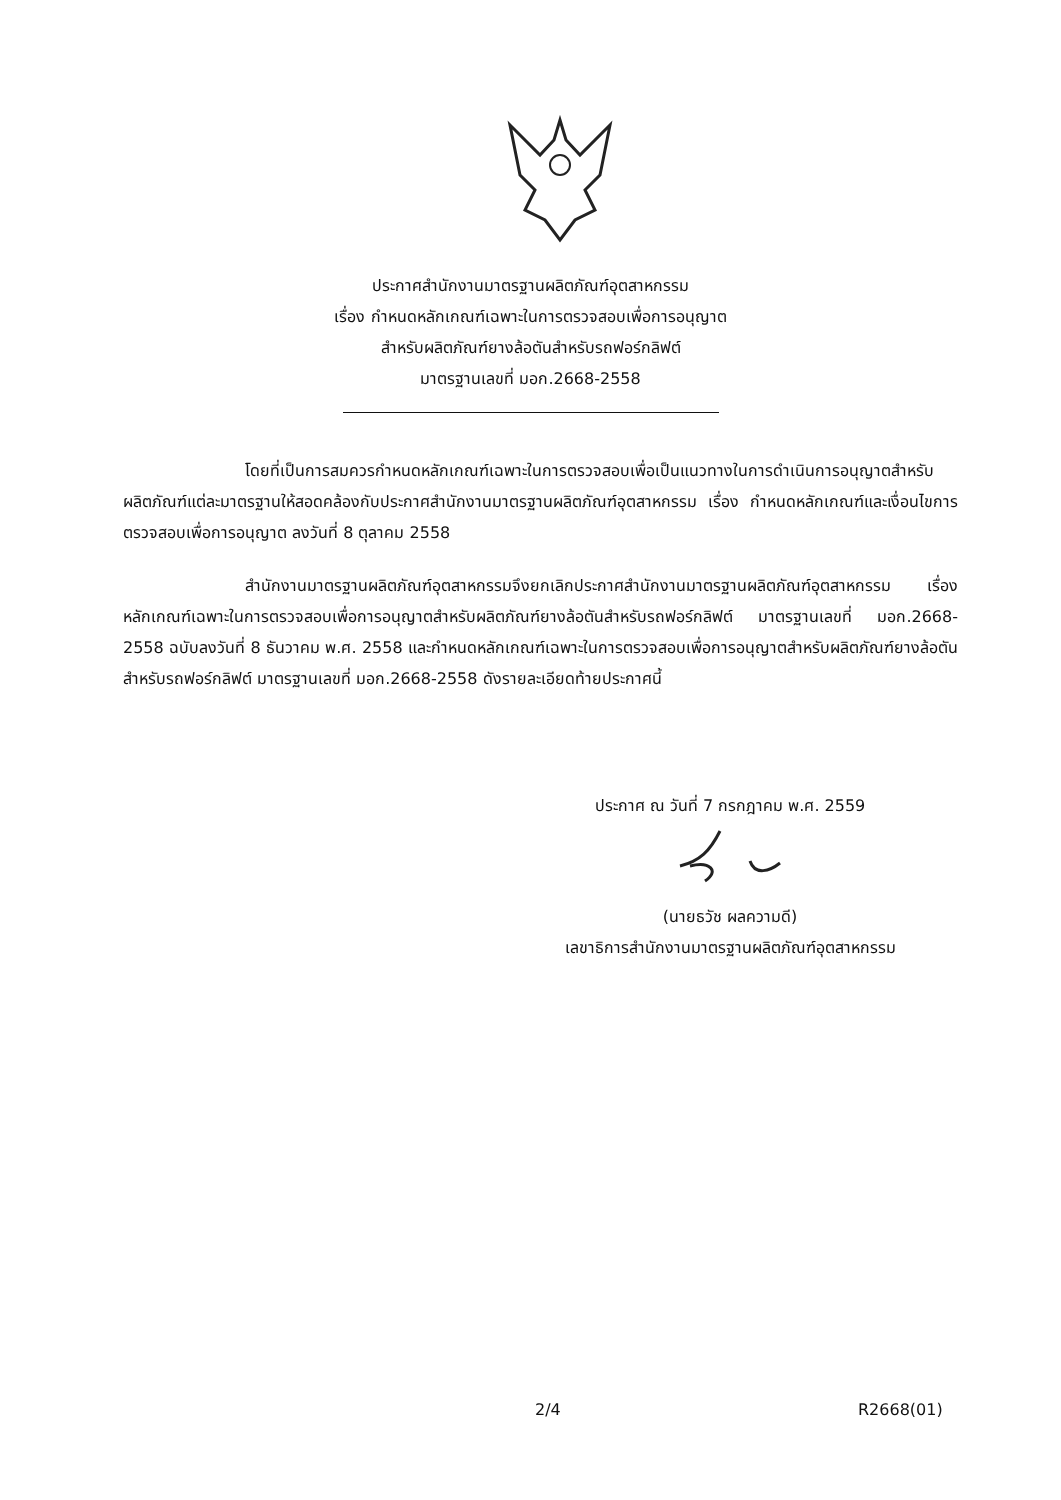ประกาศสำนักงานมาตรฐานผลิตภัณฑ์อุตสาหกรรม
เรื่อง กำหนดหลักเกณฑ์เฉพาะในการตรวจสอบเพื่อการอนุญาต
สำหรับผลิตภัณฑ์ยางล้อตันสำหรับรถฟอร์กลิฟต์
มาตรฐานเลขที่ มอก.2668-2558
โดยที่เป็นการสมควรกำหนดหลักเกณฑ์เฉพาะในการตรวจสอบเพื่อเป็นแนวทางในการดำเนินการอนุญาตสำหรับผลิตภัณฑ์แต่ละมาตรฐานให้สอดคล้องกับประกาศสำนักงานมาตรฐานผลิตภัณฑ์อุตสาหกรรม เรื่อง กำหนดหลักเกณฑ์และเงื่อนไขการตรวจสอบเพื่อการอนุญาต ลงวันที่ 8 ตุลาคม 2558
สำนักงานมาตรฐานผลิตภัณฑ์อุตสาหกรรมจึงยกเลิกประกาศสำนักงานมาตรฐานผลิตภัณฑ์อุตสาหกรรม เรื่อง หลักเกณฑ์เฉพาะในการตรวจสอบเพื่อการอนุญาตสำหรับผลิตภัณฑ์ยางล้อตันสำหรับรถฟอร์กลิฟต์ มาตรฐานเลขที่ มอก.2668-2558 ฉบับลงวันที่ 8 ธันวาคม พ.ศ. 2558 และกำหนดหลักเกณฑ์เฉพาะในการตรวจสอบเพื่อการอนุญาตสำหรับผลิตภัณฑ์ยางล้อตันสำหรับรถฟอร์กลิฟต์ มาตรฐานเลขที่ มอก.2668-2558 ดังรายละเอียดท้ายประกาศนี้
ประกาศ ณ วันที่ 7 กรกฎาคม พ.ศ. 2559
(นายธวัช ผลความดี)
เลขาธิการสำนักงานมาตรฐานผลิตภัณฑ์อุตสาหกรรม
2/4 R2668(01)